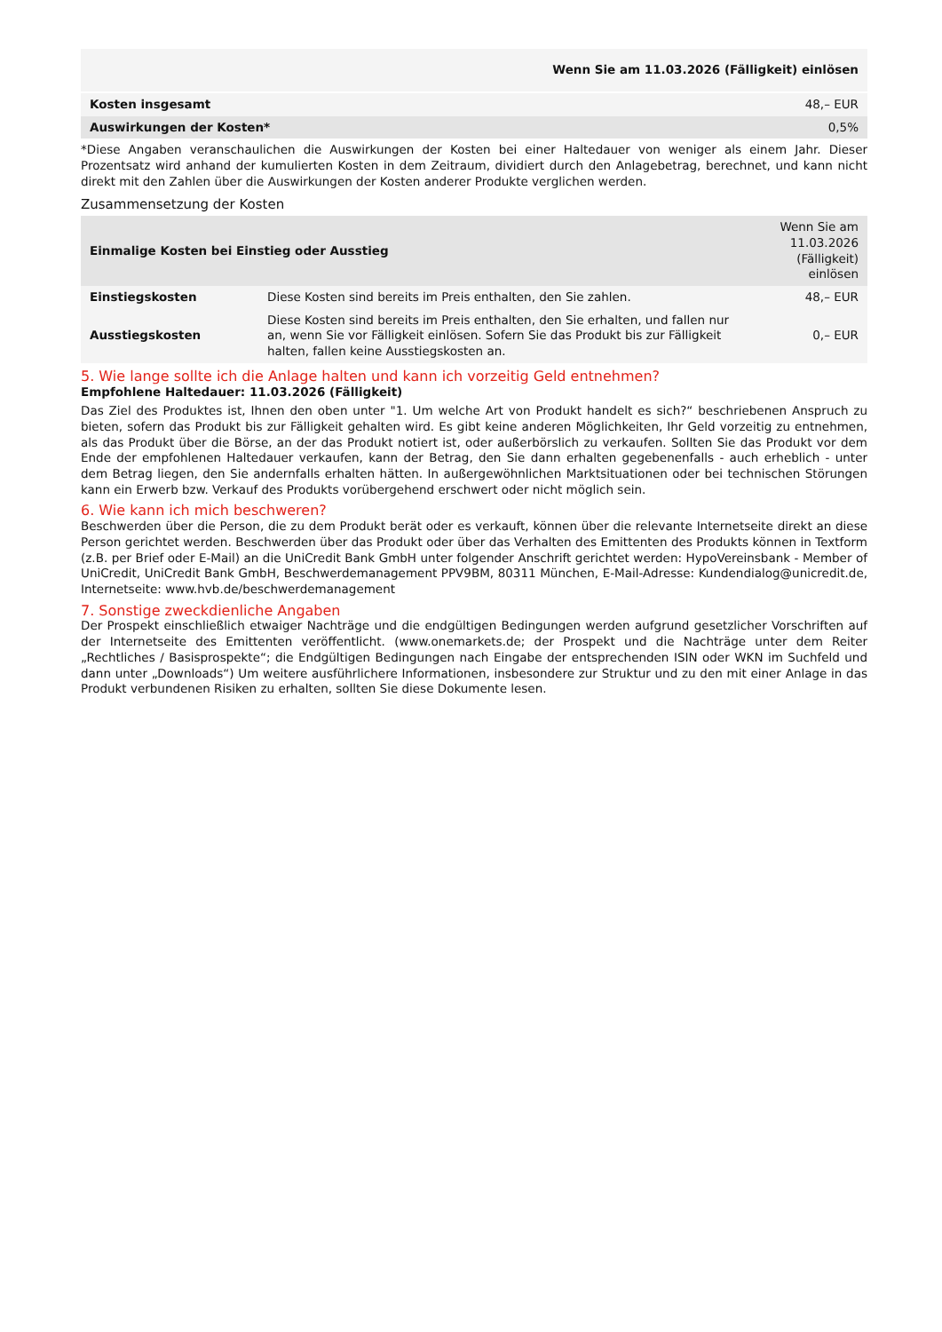| | Wenn Sie am 11.03.2026 (Fälligkeit) einlösen |
| --- | --- |
| Kosten insgesamt | 48,– EUR |
| Auswirkungen der Kosten* | 0,5% |
*Diese Angaben veranschaulichen die Auswirkungen der Kosten bei einer Haltedauer von weniger als einem Jahr. Dieser Prozentsatz wird anhand der kumulierten Kosten in dem Zeitraum, dividiert durch den Anlagebetrag, berechnet, und kann nicht direkt mit den Zahlen über die Auswirkungen der Kosten anderer Produkte verglichen werden.
Zusammensetzung der Kosten
| Einmalige Kosten bei Einstieg oder Ausstieg | | Wenn Sie am 11.03.2026 (Fälligkeit) einlösen |
| --- | --- | --- |
| Einstiegskosten | Diese Kosten sind bereits im Preis enthalten, den Sie zahlen. | 48,– EUR |
| Ausstiegskosten | Diese Kosten sind bereits im Preis enthalten, den Sie erhalten, und fallen nur an, wenn Sie vor Fälligkeit einlösen. Sofern Sie das Produkt bis zur Fälligkeit halten, fallen keine Ausstiegskosten an. | 0,– EUR |
5. Wie lange sollte ich die Anlage halten und kann ich vorzeitig Geld entnehmen?
Empfohlene Haltedauer: 11.03.2026 (Fälligkeit)
Das Ziel des Produktes ist, Ihnen den oben unter "1. Um welche Art von Produkt handelt es sich?“ beschriebenen Anspruch zu bieten, sofern das Produkt bis zur Fälligkeit gehalten wird. Es gibt keine anderen Möglichkeiten, Ihr Geld vorzeitig zu entnehmen, als das Produkt über die Börse, an der das Produkt notiert ist, oder außerbörslich zu verkaufen. Sollten Sie das Produkt vor dem Ende der empfohlenen Haltedauer verkaufen, kann der Betrag, den Sie dann erhalten gegebenenfalls - auch erheblich - unter dem Betrag liegen, den Sie andernfalls erhalten hätten. In außergewöhnlichen Marktsituationen oder bei technischen Störungen kann ein Erwerb bzw. Verkauf des Produkts vorübergehend erschwert oder nicht möglich sein.
6. Wie kann ich mich beschweren?
Beschwerden über die Person, die zu dem Produkt berät oder es verkauft, können über die relevante Internetseite direkt an diese Person gerichtet werden. Beschwerden über das Produkt oder über das Verhalten des Emittenten des Produkts können in Textform (z.B. per Brief oder E-Mail) an die UniCredit Bank GmbH unter folgender Anschrift gerichtet werden: HypoVereinsbank - Member of UniCredit, UniCredit Bank GmbH, Beschwerdemanagement PPV9BM, 80311 München, E-Mail-Adresse: Kundendialog@unicredit.de, Internetseite: www.hvb.de/beschwerdemanagement
7. Sonstige zweckdienliche Angaben
Der Prospekt einschließlich etwaiger Nachträge und die endgültigen Bedingungen werden aufgrund gesetzlicher Vorschriften auf der Internetseite des Emittenten veröffentlicht. (www.onemarkets.de; der Prospekt und die Nachträge unter dem Reiter „Rechtliches / Basisprospekte“; die Endgültigen Bedingungen nach Eingabe der entsprechenden ISIN oder WKN im Suchfeld und dann unter „Downloads“) Um weitere ausführlichere Informationen, insbesondere zur Struktur und zu den mit einer Anlage in das Produkt verbundenen Risiken zu erhalten, sollten Sie diese Dokumente lesen.